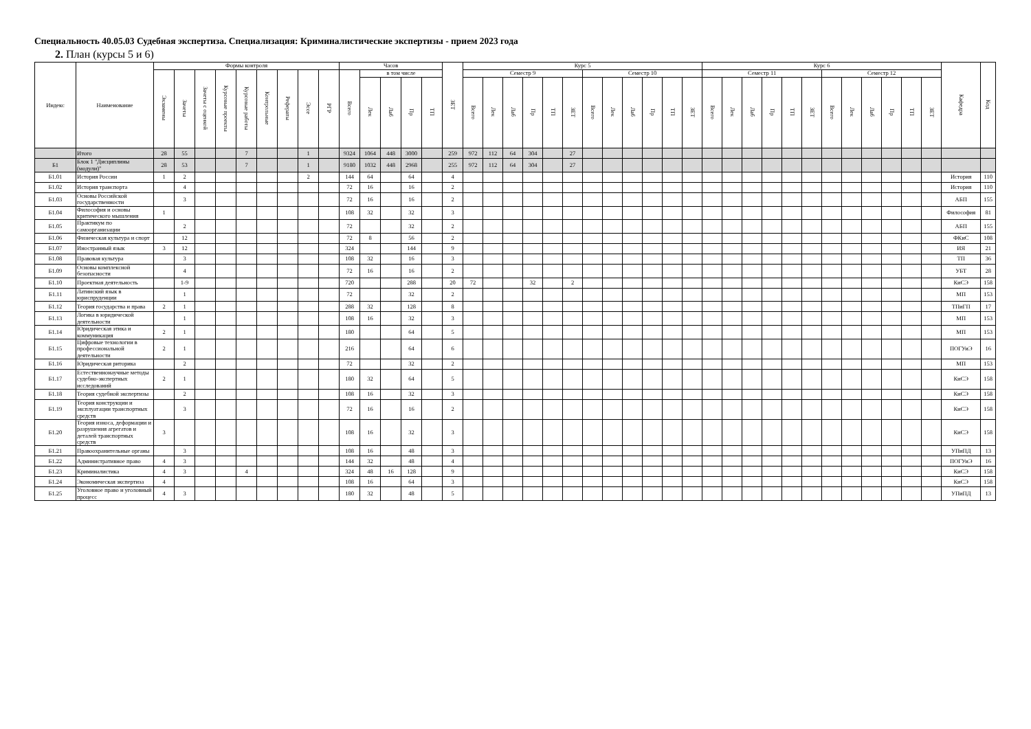Специальность 40.05.03 Судебная экспертиза. Специализация: Криминалистические экспертизы - прием 2023 года
2. План (курсы 5 и 6)
| Индекс | Наименование | Формы контроля | | | | | | | | | Часов | | | | | ЗЕТ | Курс 5 | | | | | | | | | | | | Курс 6 | | | | | | | | | | | | Кафедра | Код |
| --- | --- | --- | --- | --- | --- | --- | --- | --- | --- | --- | --- | --- | --- | --- | --- | --- | --- | --- | --- | --- | --- | --- | --- | --- | --- | --- | --- | --- | --- | --- | --- | --- | --- | --- | --- | --- | --- | --- | --- | --- | --- | --- |
| | | Экзамены | Зачеты | Зачеты с оценкой | Курсовые проекты | Курсовые работы | Контрольные | Рефераты | Эссе | РГР | Всего | в том числе | | | | | Семестр 9 | | | | | | Семестр 10 | | | | | | Семестр 11 | | | | | | Семестр 12 | | | | | | | |
| | | | | | | | | | | | | Лек | Лаб | Пр | ТП | | Всего | Лек | Лаб | Пр | ТП | ЗЕТ | Всего | Лек | Лаб | Пр | ТП | ЗЕТ | Всего | Лек | Лаб | Пр | ТП | ЗЕТ | Всего | Лек | Лаб | Пр | ТП | ЗЕТ | | |
| | Итого | 28 | 55 | | | 7 | | | 1 | | 9324 | 1064 | 448 | 3000 | | 259 | 972 | 112 | 64 | 304 | | 27 | | | | | | | | | | | | | | | | | | | | |
| Б1 | Блок 1 "Дисциплины (модули)" | 28 | 53 | | | 7 | | | 1 | | 9180 | 1032 | 448 | 2968 | | 255 | 972 | 112 | 64 | 304 | | 27 | | | | | | | | | | | | | | | | | | | | |
| Б1.01 | История России | 1 | 2 | | | | | | 2 | | 144 | 64 | | 64 | | 4 | | | | | | | | | | | | | | | | | | | | | | | | | История | 110 |
| Б1.02 | История транспорта | | 4 | | | | | | | | 72 | 16 | | 16 | | 2 | | | | | | | | | | | | | | | | | | | | | | | | | История | 110 |
| Б1.03 | Основы Российской государственности | | 3 | | | | | | | | 72 | 16 | | 16 | | 2 | | | | | | | | | | | | | | | | | | | | | | | | | АБП | 155 |
| Б1.04 | Философия и основы критического мышления | 1 | | | | | | | | | 108 | 32 | | 32 | | 3 | | | | | | | | | | | | | | | | | | | | | | | | | Философия | 81 |
| Б1.05 | Практикум по самоорганизации | | 2 | | | | | | | | 72 | | | 32 | | 2 | | | | | | | | | | | | | | | | | | | | | | | | | АБП | 155 |
| Б1.06 | Физическая культура и спорт | | 12 | | | | | | | | 72 | 8 | | 56 | | 2 | | | | | | | | | | | | | | | | | | | | | | | | | ФКиС | 108 |
| Б1.07 | Иностранный язык | 3 | 12 | | | | | | | | 324 | | | 144 | | 9 | | | | | | | | | | | | | | | | | | | | | | | | | ИЯ | 21 |
| Б1.08 | Правовая культура | | 3 | | | | | | | | 108 | 32 | | 16 | | 3 | | | | | | | | | | | | | | | | | | | | | | | | | ТП | 36 |
| Б1.09 | Основы комплексной безопасности | | 4 | | | | | | | | 72 | 16 | | 16 | | 2 | | | | | | | | | | | | | | | | | | | | | | | | | УБТ | 28 |
| Б1.10 | Проектная деятельность | | 1-9 | | | | | | | | 720 | | | 288 | | 20 | 72 | | | 32 | | 2 | | | | | | | | | | | | | | | | | | | КиСЭ | 158 |
| Б1.11 | Латинский язык в юриспруденции | | 1 | | | | | | | | 72 | | | 32 | | 2 | | | | | | | | | | | | | | | | | | | | | | | | | МП | 153 |
| Б1.12 | Теория государства и права | 2 | 1 | | | | | | | | 288 | 32 | | 128 | | 8 | | | | | | | | | | | | | | | | | | | | | | | | | ТПиГП | 17 |
| Б1.13 | Логика в юридической деятельности | | 1 | | | | | | | | 108 | 16 | | 32 | | 3 | | | | | | | | | | | | | | | | | | | | | | | | | МП | 153 |
| Б1.14 | Юридическая этика и коммуникация | 2 | 1 | | | | | | | | 180 | | | 64 | | 5 | | | | | | | | | | | | | | | | | | | | | | | | | МП | 153 |
| Б1.15 | Цифровые технологии в профессиональной деятельности | 2 | 1 | | | | | | | | 216 | | | 64 | | 6 | | | | | | | | | | | | | | | | | | | | | | | | | ПОГУиЭ | 16 |
| Б1.16 | Юридическая риторика | | 2 | | | | | | | | 72 | | | 32 | | 2 | | | | | | | | | | | | | | | | | | | | | | | | | МП | 153 |
| Б1.17 | Естественнонаучные методы судебно-экспертных исследований | 2 | 1 | | | | | | | | 180 | 32 | | 64 | | 5 | | | | | | | | | | | | | | | | | | | | | | | | | КиСЭ | 158 |
| Б1.18 | Теория судебной экспертизы | | 2 | | | | | | | | 108 | 16 | | 32 | | 3 | | | | | | | | | | | | | | | | | | | | | | | | | КиСЭ | 158 |
| Б1.19 | Теория конструкции и эксплуатации транспортных средств | | 3 | | | | | | | | 72 | 16 | | 16 | | 2 | | | | | | | | | | | | | | | | | | | | | | | | | КиСЭ | 158 |
| Б1.20 | Теория износа, деформации и разрушения агрегатов и деталей транспортных средств | 3 | | | | | | | | | 108 | 16 | | 32 | | 3 | | | | | | | | | | | | | | | | | | | | | | | | | КиСЭ | 158 |
| Б1.21 | Правоохранительные органы | | 3 | | | | | | | | 108 | 16 | | 48 | | 3 | | | | | | | | | | | | | | | | | | | | | | | | | УПиПД | 13 |
| Б1.22 | Административное право | 4 | 3 | | | | | | | | 144 | 32 | | 48 | | 4 | | | | | | | | | | | | | | | | | | | | | | | | | ПОГУиЭ | 16 |
| Б1.23 | Криминалистика | 4 | 3 | | | 4 | | | | | 324 | 48 | 16 | 128 | | 9 | | | | | | | | | | | | | | | | | | | | | | | | | КиСЭ | 158 |
| Б1.24 | Экономическая экспертиза | 4 | | | | | | | | | 108 | 16 | | 64 | | 3 | | | | | | | | | | | | | | | | | | | | | | | | | КиСЭ | 158 |
| Б1.25 | Уголовное право и уголовный процесс | 4 | 3 | | | | | | | | 180 | 32 | | 48 | | 5 | | | | | | | | | | | | | | | | | | | | | | | | | УПиПД | 13 |